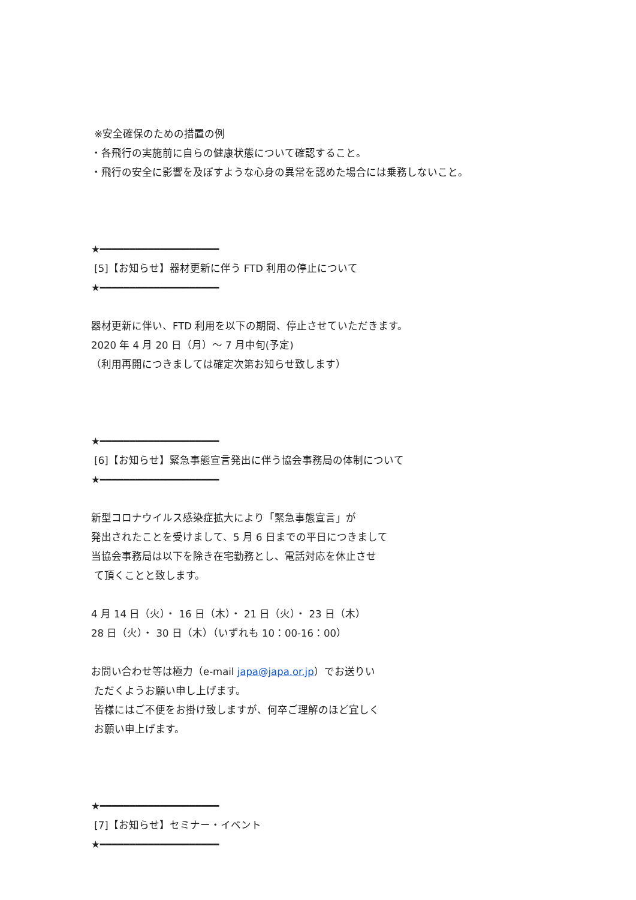※安全確保のための措置の例
・各飛行の実施前に自らの健康状態について確認すること。
・飛行の安全に影響を及ぼすような心身の異常を認めた場合には乗務しないこと。
★━━━━━━━━━━━━━━━━━━━━
[5]【お知らせ】器材更新に伴う FTD 利用の停止について
★━━━━━━━━━━━━━━━━━━━━
器材更新に伴い、FTD 利用を以下の期間、停止させていただきます。
2020 年 4 月 20 日（月）～ 7 月中旬(予定)
（利用再開につきましては確定次第お知らせ致します）
★━━━━━━━━━━━━━━━━━━━━
[6]【お知らせ】緊急事態宣言発出に伴う協会事務局の体制について
★━━━━━━━━━━━━━━━━━━━━
新型コロナウイルス感染症拡大により「緊急事態宣言」が
発出されたことを受けまして、5 月 6 日までの平日につきまして
当協会事務局は以下を除き在宅勤務とし、電話対応を休止させ
て頂くことと致します。
4 月 14 日（火）・ 16 日（木）・ 21 日（火）・ 23 日（木）
28 日（火）・ 30 日（木）（いずれも 10：00-16：00）
お問い合わせ等は極力（e-mail japa@japa.or.jp）でお送りい
ただくようお願い申し上げます。
皆様にはご不便をお掛け致しますが、何卒ご理解のほど宜しく
お願い申上げます。
★━━━━━━━━━━━━━━━━━━━━
[7]【お知らせ】セミナー・イベント
★━━━━━━━━━━━━━━━━━━━━